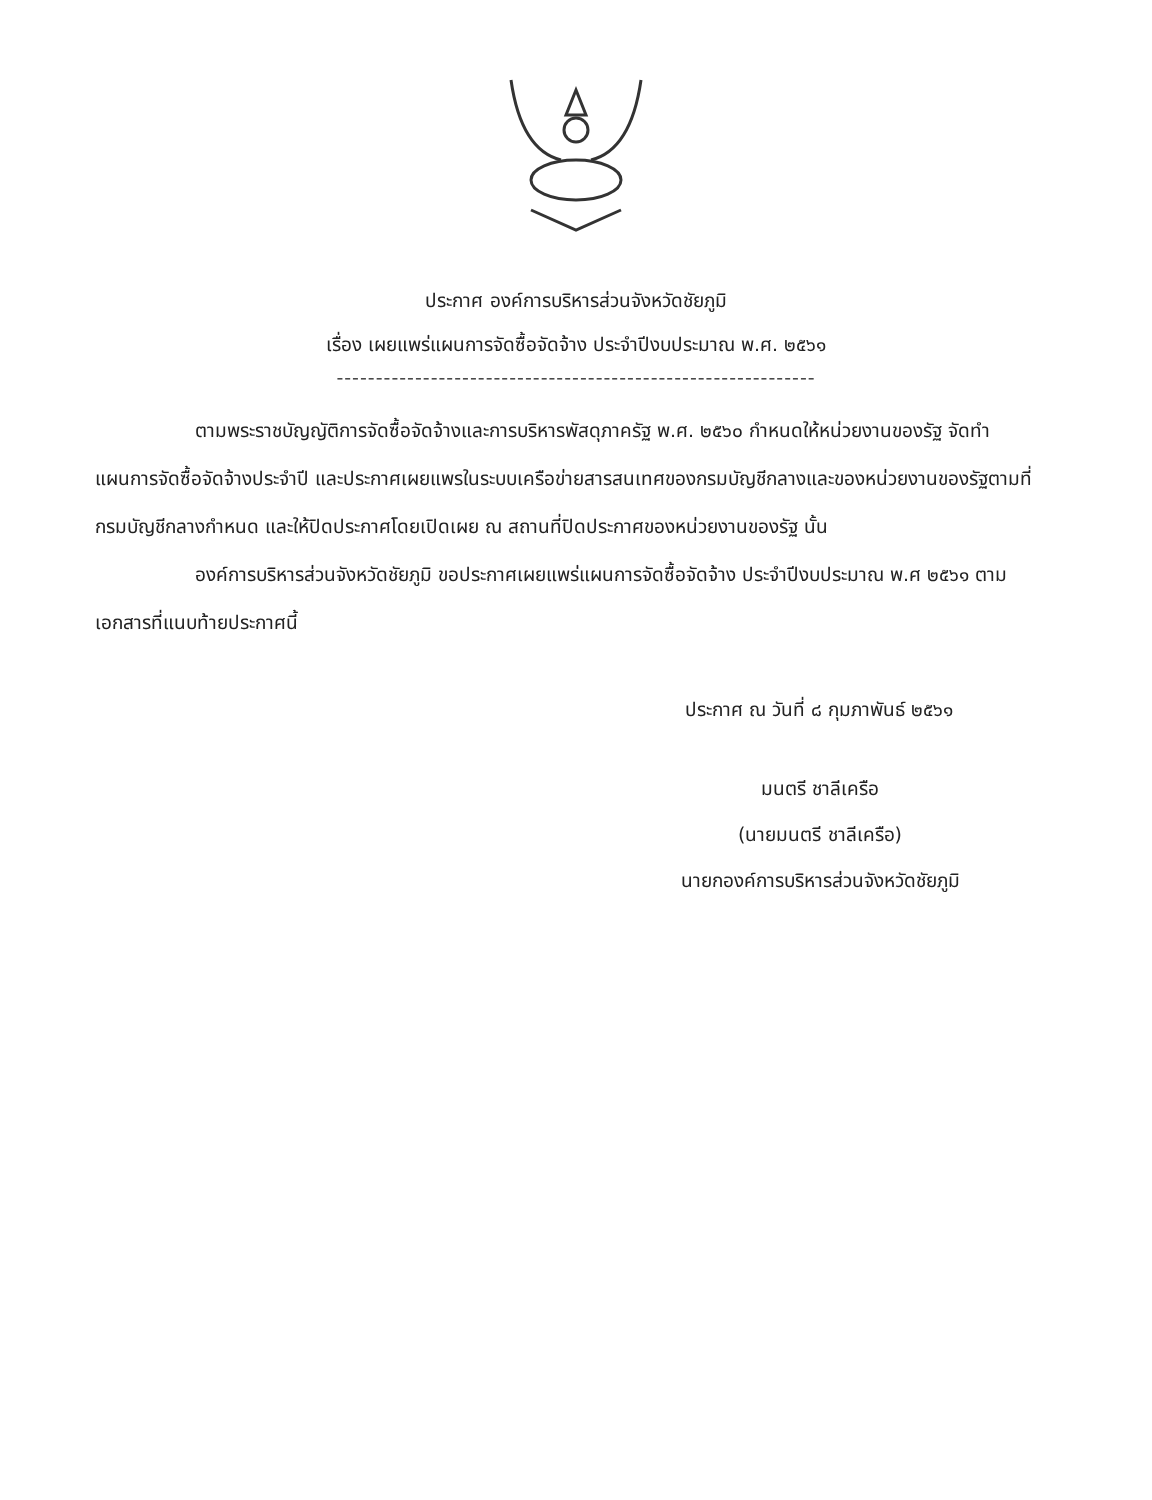ประกาศ องค์การบริหารส่วนจังหวัดชัยภูมิ
เรื่อง เผยแพร่แผนการจัดซื้อจัดจ้าง ประจำปีงบประมาณ พ.ศ. ๒๕๖๑
-------------------------------------------------------------
ตามพระราชบัญญัติการจัดซื้อจัดจ้างและการบริหารพัสดุภาครัฐ พ.ศ. ๒๕๖๐ กำหนดให้หน่วยงานของรัฐ จัดทำแผนการจัดซื้อจัดจ้างประจำปี และประกาศเผยแพรในระบบเครือข่ายสารสนเทศของกรมบัญชีกลางและของหน่วยงานของรัฐตามที่กรมบัญชีกลางกำหนด และให้ปิดประกาศโดยเปิดเผย ณ สถานที่ปิดประกาศของหน่วยงานของรัฐ นั้น
องค์การบริหารส่วนจังหวัดชัยภูมิ ขอประกาศเผยแพร่แผนการจัดซื้อจัดจ้าง ประจำปีงบประมาณ พ.ศ ๒๕๖๑ ตามเอกสารที่แนบท้ายประกาศนี้
ประกาศ ณ วันที่ ๘ กุมภาพันธ์ ๒๕๖๑
มนตรี ชาลีเครือ
(นายมนตรี ชาลีเครือ)
นายกองค์การบริหารส่วนจังหวัดชัยภูมิ